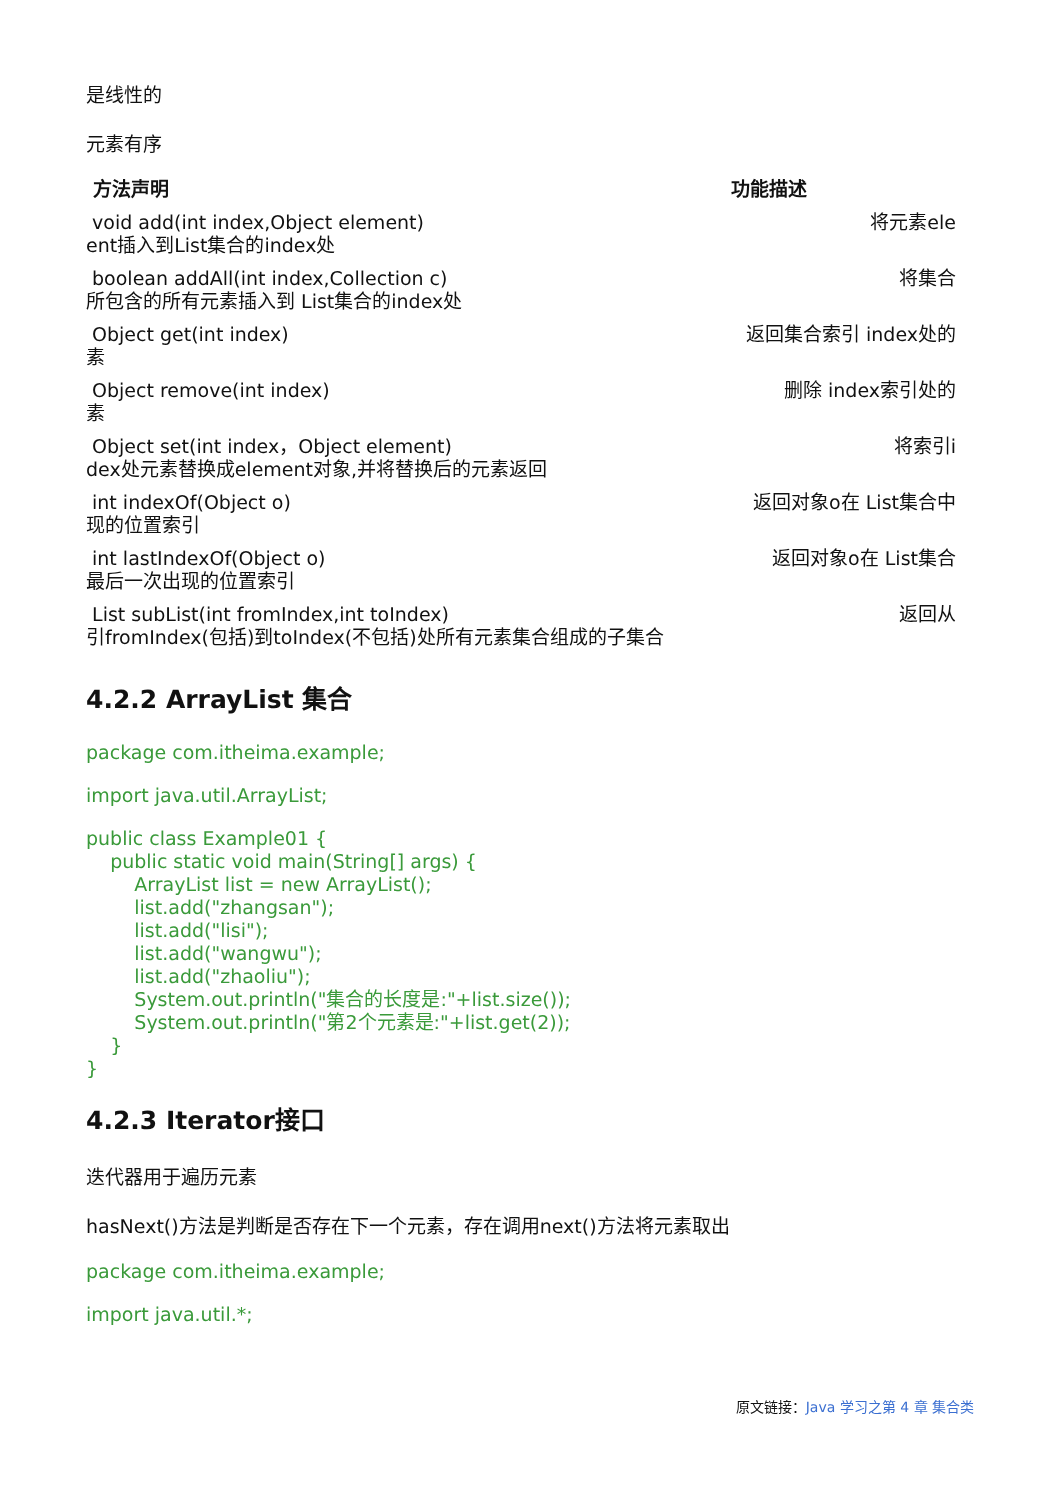是线性的
元素有序
| 方法声明 | 功能描述 |
| --- | --- |
| void add(int index,Object element) ent插入到List集合的index处 | 将元素ele |
| boolean addAll(int index,Collection c) 所包含的所有元素插入到 List集合的index处 | 将集合 |
| Object get(int index) 素 | 返回集合索引 index处的 |
| Object remove(int index) 素 | 删除 index索引处的 |
| Object set(int index，Object element) dex处元素替换成element对象,并将替换后的元素返回 | 将索引i |
| int indexOf(Object o) 现的位置索引 | 返回对象o在 List集合中 |
| int lastIndexOf(Object o) 最后一次出现的位置索引 | 返回对象o在 List集合 |
| List subList(int fromIndex,int toIndex) 引fromIndex(包括)到toIndex(不包括)处所有元素集合组成的子集合 | 返回从 |
4.2.2 ArrayList 集合
package com.itheima.example;
import java.util.ArrayList;
public class Example01 {
    public static void main(String[] args) {
        ArrayList list = new ArrayList();
        list.add("zhangsan");
        list.add("lisi");
        list.add("wangwu");
        list.add("zhaoliu");
        System.out.println("集合的长度是:"+list.size());
        System.out.println("第2个元素是:"+list.get(2));
    }
}
4.2.3 Iterator接口
迭代器用于遍历元素
hasNext()方法是判断是否存在下一个元素，存在调用next()方法将元素取出
package com.itheima.example;
import java.util.*;
原文链接：Java 学习之第 4 章 集合类